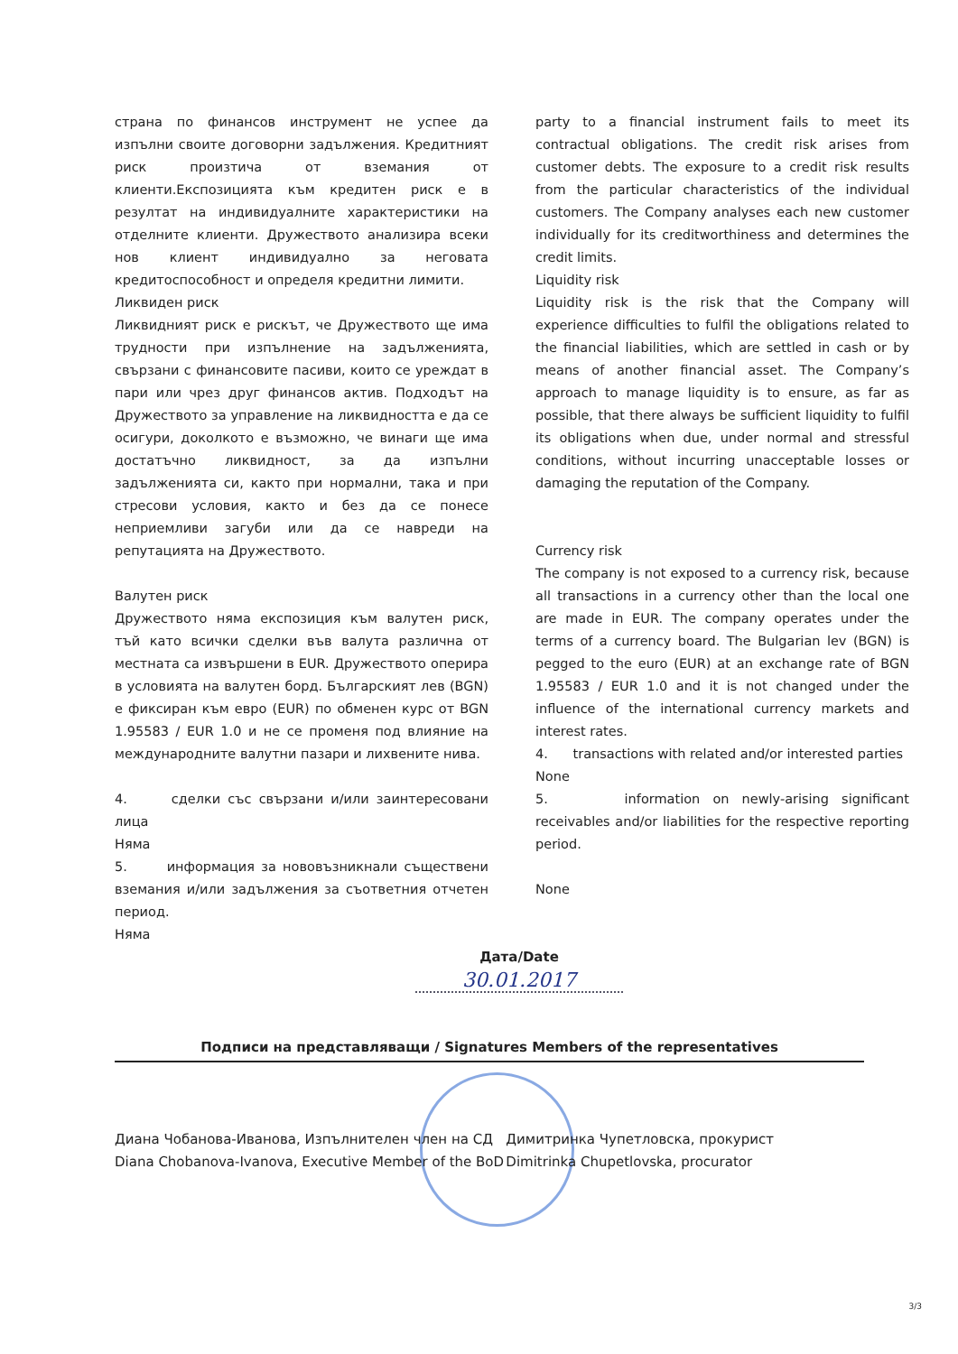страна по финансов инструмент не успее да изпълни своите договорни задължения. Кредитният риск произтича от вземания от клиенти.Експозицията към кредитен риск е в резултат на индивидуалните характеристики на отделните клиенти. Дружеството анализира всеки нов клиент индивидуално за неговата кредитоспособност и определя кредитни лимити.
Ликвиден риск
Ликвидният риск е рискът, че Дружеството ще има трудности при изпълнение на задълженията, свързани с финансовите пасиви, които се уреждат в пари или чрез друг финансов актив. Подходът на Дружеството за управление на ликвидността е да се осигури, доколкото е възможно, че винаги ще има достатъчно ликвидност, за да изпълни задълженията си, както при нормални, така и при стресови условия, както и без да се понесе неприемливи загуби или да се навреди на репутацията на Дружеството.
Валутен риск
Дружеството няма експозиция към валутен риск, тъй като всички сделки във валута различна от местната са извършени в EUR. Дружеството оперира в условията на валутен борд. Българският лев (BGN) е фиксиран към евро (EUR) по обменен курс от BGN 1.95583 / EUR 1.0 и не се променя под влияние на международните валутни пазари и лихвените нива.
4. сделки със свързани и/или заинтересовани лица
Няма
5. информация за нововъзникнали съществени вземания и/или задължения за съответния отчетен период.
Няма
party to a financial instrument fails to meet its contractual obligations. The credit risk arises from customer debts. The exposure to a credit risk results from the particular characteristics of the individual customers. The Company analyses each new customer individually for its creditworthiness and determines the credit limits.
Liquidity risk
Liquidity risk is the risk that the Company will experience difficulties to fulfil the obligations related to the financial liabilities, which are settled in cash or by means of another financial asset. The Company’s approach to manage liquidity is to ensure, as far as possible, that there always be sufficient liquidity to fulfil its obligations when due, under normal and stressful conditions, without incurring unacceptable losses or damaging the reputation of the Company.
Currency risk
The company is not exposed to a currency risk, because all transactions in a currency other than the local one are made in EUR. The company operates under the terms of a currency board. The Bulgarian lev (BGN) is pegged to the euro (EUR) at an exchange rate of BGN 1.95583 / EUR 1.0 and it is not changed under the influence of the international currency markets and interest rates.
4. transactions with related and/or interested parties
None
5. information on newly-arising significant receivables and/or liabilities for the respective reporting period.
None
Дата/Date
30.01.2017
Подписи на представляващи / Signatures Members of the representatives
Диана Чобанова-Иванова, Изпълнителен член на СД
Diana Chobanova-Ivanova, Executive Member of the BoD
Димитринка Чупетловска, прокурист
Dimitrinka Chupetlovska, procurator
3/3